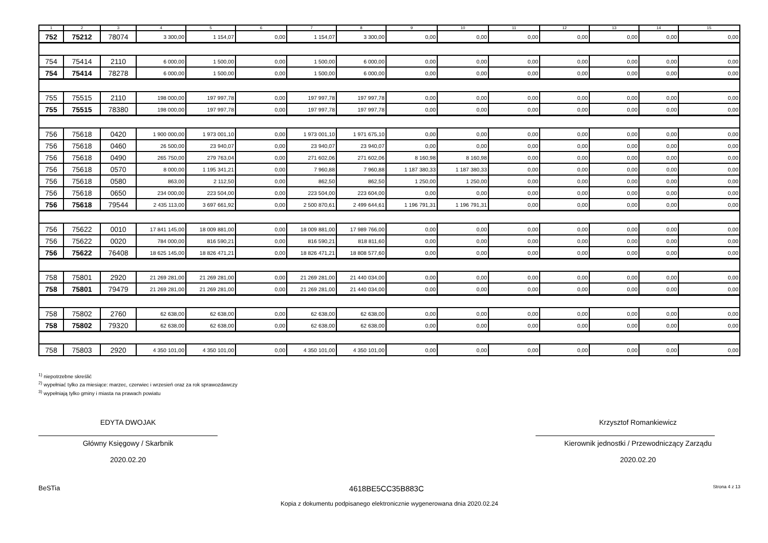| 1 | 2 | 3 | 4 | 5 | 6 | 7 | 8 | 9 | 10 | 11 | 12 | 13 | 14 | 15 |
| --- | --- | --- | --- | --- | --- | --- | --- | --- | --- | --- | --- | --- | --- | --- |
| 752 | 75212 | 78074 | 3 300,00 | 1 154,07 | 0,00 | 1 154,07 | 3 300,00 | 0,00 | 0,00 | 0,00 | 0,00 | 0,00 | 0,00 | 0,00 |
| 754 | 75414 | 2110 | 6 000,00 | 1 500,00 | 0,00 | 1 500,00 | 6 000,00 | 0,00 | 0,00 | 0,00 | 0,00 | 0,00 | 0,00 | 0,00 |
| 754 | 75414 | 78278 | 6 000,00 | 1 500,00 | 0,00 | 1 500,00 | 6 000,00 | 0,00 | 0,00 | 0,00 | 0,00 | 0,00 | 0,00 | 0,00 |
| 755 | 75515 | 2110 | 198 000,00 | 197 997,78 | 0,00 | 197 997,78 | 197 997,78 | 0,00 | 0,00 | 0,00 | 0,00 | 0,00 | 0,00 | 0,00 |
| 755 | 75515 | 78380 | 198 000,00 | 197 997,78 | 0,00 | 197 997,78 | 197 997,78 | 0,00 | 0,00 | 0,00 | 0,00 | 0,00 | 0,00 | 0,00 |
| 756 | 75618 | 0420 | 1 900 000,00 | 1 973 001,10 | 0,00 | 1 973 001,10 | 1 971 675,10 | 0,00 | 0,00 | 0,00 | 0,00 | 0,00 | 0,00 | 0,00 |
| 756 | 75618 | 0460 | 26 500,00 | 23 940,07 | 0,00 | 23 940,07 | 23 940,07 | 0,00 | 0,00 | 0,00 | 0,00 | 0,00 | 0,00 | 0,00 |
| 756 | 75618 | 0490 | 265 750,00 | 279 763,04 | 0,00 | 271 602,06 | 271 602,06 | 8 160,98 | 8 160,98 | 0,00 | 0,00 | 0,00 | 0,00 | 0,00 |
| 756 | 75618 | 0570 | 8 000,00 | 1 195 341,21 | 0,00 | 7 960,88 | 7 960,88 | 1 187 380,33 | 1 187 380,33 | 0,00 | 0,00 | 0,00 | 0,00 | 0,00 |
| 756 | 75618 | 0580 | 863,00 | 2 112,50 | 0,00 | 862,50 | 862,50 | 1 250,00 | 1 250,00 | 0,00 | 0,00 | 0,00 | 0,00 | 0,00 |
| 756 | 75618 | 0650 | 234 000,00 | 223 504,00 | 0,00 | 223 504,00 | 223 604,00 | 0,00 | 0,00 | 0,00 | 0,00 | 0,00 | 0,00 | 0,00 |
| 756 | 75618 | 79544 | 2 435 113,00 | 3 697 661,92 | 0,00 | 2 500 870,61 | 2 499 644,61 | 1 196 791,31 | 1 196 791,31 | 0,00 | 0,00 | 0,00 | 0,00 | 0,00 |
| 756 | 75622 | 0010 | 17 841 145,00 | 18 009 881,00 | 0,00 | 18 009 881,00 | 17 989 766,00 | 0,00 | 0,00 | 0,00 | 0,00 | 0,00 | 0,00 | 0,00 |
| 756 | 75622 | 0020 | 784 000,00 | 816 590,21 | 0,00 | 816 590,21 | 818 811,60 | 0,00 | 0,00 | 0,00 | 0,00 | 0,00 | 0,00 | 0,00 |
| 756 | 75622 | 76408 | 18 625 145,00 | 18 826 471,21 | 0,00 | 18 826 471,21 | 18 808 577,60 | 0,00 | 0,00 | 0,00 | 0,00 | 0,00 | 0,00 | 0,00 |
| 758 | 75801 | 2920 | 21 269 281,00 | 21 269 281,00 | 0,00 | 21 269 281,00 | 21 440 034,00 | 0,00 | 0,00 | 0,00 | 0,00 | 0,00 | 0,00 | 0,00 |
| 758 | 75801 | 79479 | 21 269 281,00 | 21 269 281,00 | 0,00 | 21 269 281,00 | 21 440 034,00 | 0,00 | 0,00 | 0,00 | 0,00 | 0,00 | 0,00 | 0,00 |
| 758 | 75802 | 2760 | 62 638,00 | 62 638,00 | 0,00 | 62 638,00 | 62 638,00 | 0,00 | 0,00 | 0,00 | 0,00 | 0,00 | 0,00 | 0,00 |
| 758 | 75802 | 79320 | 62 638,00 | 62 638,00 | 0,00 | 62 638,00 | 62 638,00 | 0,00 | 0,00 | 0,00 | 0,00 | 0,00 | 0,00 | 0,00 |
| 758 | 75803 | 2920 | 4 350 101,00 | 4 350 101,00 | 0,00 | 4 350 101,00 | 4 350 101,00 | 0,00 | 0,00 | 0,00 | 0,00 | 0,00 | 0,00 | 0,00 |
<sup>1)</sup> niepotrzebne skreślić
<sup>2)</sup> wypełniać tylko za miesiące: marzec, czerwiec i wrzesień oraz za rok sprawozdawczy
<sup>3)</sup> wypełniają tylko gminy i miasta na prawach powiatu
EDYTA DWOJAK
Główny Księgowy / Skarbnik
2020.02.20
Krzysztof Romankiewicz
Kierownik jednostki / Przewodniczący Zarządu
2020.02.20
BeSTia 4618BE5CC35B883C Strona 4 z 13
Kopia z dokumentu podpisanego elektronicznie wygenerowana dnia 2020.02.24